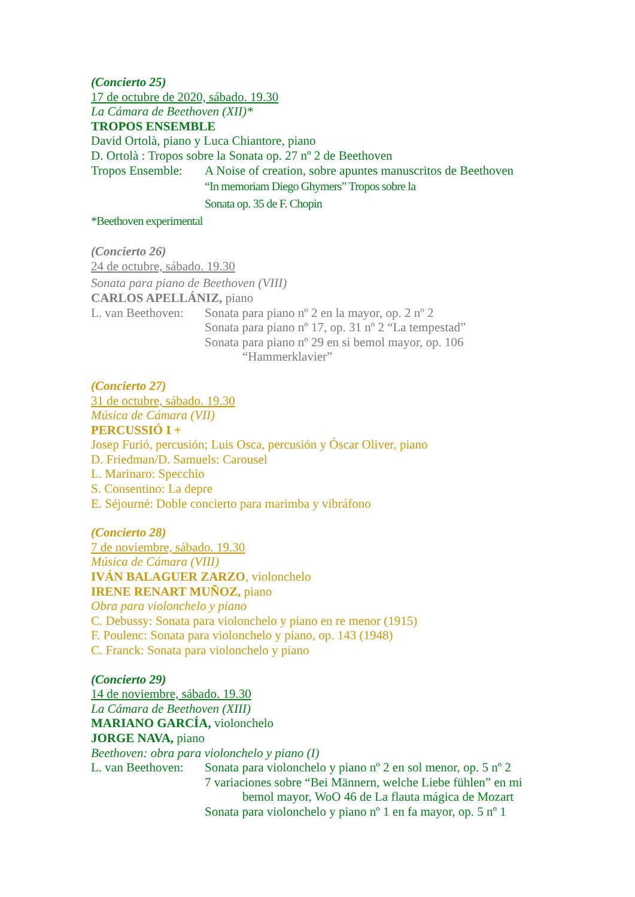(Concierto 25)
17 de octubre de 2020, sábado. 19.30
La Cámara de Beethoven (XII)*
TROPOS ENSEMBLE
David Ortolà, piano y Luca Chiantore, piano
D. Ortolà : Tropos sobre la Sonata op. 27 nº 2 de Beethoven
Tropos Ensemble:
A Noise of creation, sobre apuntes manuscritos de Beethoven
“In memoriam Diego Ghymers” Tropos sobre la
Sonata op. 35 de F. Chopin
*Beethoven experimental
(Concierto 26)
24 de octubre, sábado. 19.30
Sonata para piano de Beethoven (VIII)
CARLOS APELLÁNIZ, piano
L. van Beethoven:
Sonata para piano nº 2 en la mayor, op. 2 nº 2
Sonata para piano nº 17, op. 31 nº 2 “La tempestad”
Sonata para piano nº 29 en si bemol mayor, op. 106
“Hammerklavier”
(Concierto 27)
31 de octubre, sábado. 19.30
Música de Cámara (VII)
PERCUSSIÓ I +
Josep Furió, percusión; Luis Osca, percusión y Óscar Oliver, piano
D. Friedman/D. Samuels: Carousel
L. Marinaro: Specchio
S. Consentino: La depre
E. Séjourné: Doble concierto para marimba y vibráfono
(Concierto 28)
7 de noviembre, sábado. 19.30
Música de Cámara (VIII)
IVÁN BALAGUER ZARZO, violonchelo
IRENE RENART MUÑOZ, piano
Obra para violonchelo y piano
C. Debussy: Sonata para violonchelo y piano en re menor (1915)
F. Poulenc: Sonata para violonchelo y piano, op. 143 (1948)
C. Franck: Sonata para violonchelo y piano
(Concierto 29)
14 de noviembre, sábado. 19.30
La Cámara de Beethoven (XIII)
MARIANO GARCÍA, violonchelo
JORGE NAVA, piano
Beethoven: obra para violonchelo y piano (I)
L. van Beethoven:
Sonata para violonchelo y piano nº 2 en sol menor, op. 5 nº 2
7 variaciones sobre “Bei Männern, welche Liebe fühlen” en mi
bemol mayor, WoO 46 de La flauta mágica de Mozart
Sonata para violonchelo y piano nº 1 en fa mayor, op. 5 nº 1